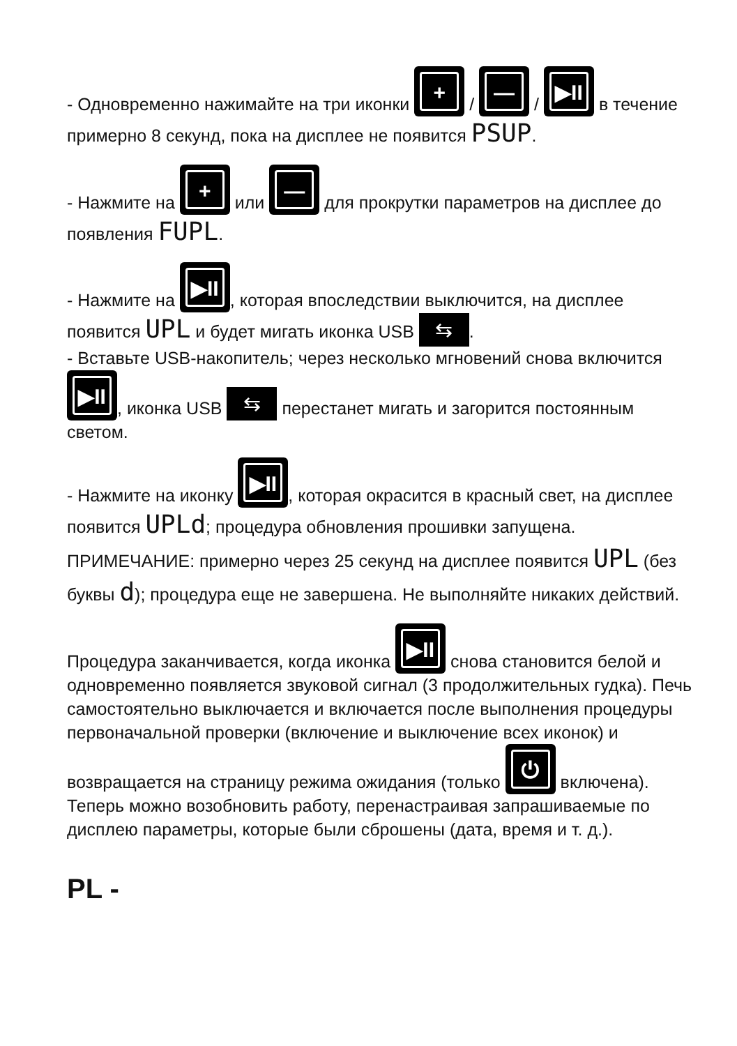- Одновременно нажимайте на три иконки + / — / ▶II в течение примерно 8 секунд, пока на дисплее не появится PSUP.
- Нажмите на + или — для прокрутки параметров на дисплее до появления FUPL.
- Нажмите на ▶II, которая впоследствии выключится, на дисплее появится UPL и будет мигать иконка USB ⇆.
- Вставьте USB-накопитель; через несколько мгновений снова включится ▶II, иконка USB ⇆ перестанет мигать и загорится постоянным светом.
- Нажмите на иконку ▶II, которая окрасится в красный свет, на дисплее появится UPLd; процедура обновления прошивки запущена.
ПРИМЕЧАНИЕ: примерно через 25 секунд на дисплее появится UPL (без буквы d); процедура еще не завершена. Не выполняйте никаких действий.
Процедура заканчивается, когда иконка ▶II снова становится белой и одновременно появляется звуковой сигнал (3 продолжительных гудка). Печь самостоятельно выключается и включается после выполнения процедуры первоначальной проверки (включение и выключение всех иконок) и возвращается на страницу режима ожидания (только ⏻ включена). Теперь можно возобновить работу, перенастраивая запрашиваемые по дисплею параметры, которые были сброшены (дата, время и т. д.).
PL -